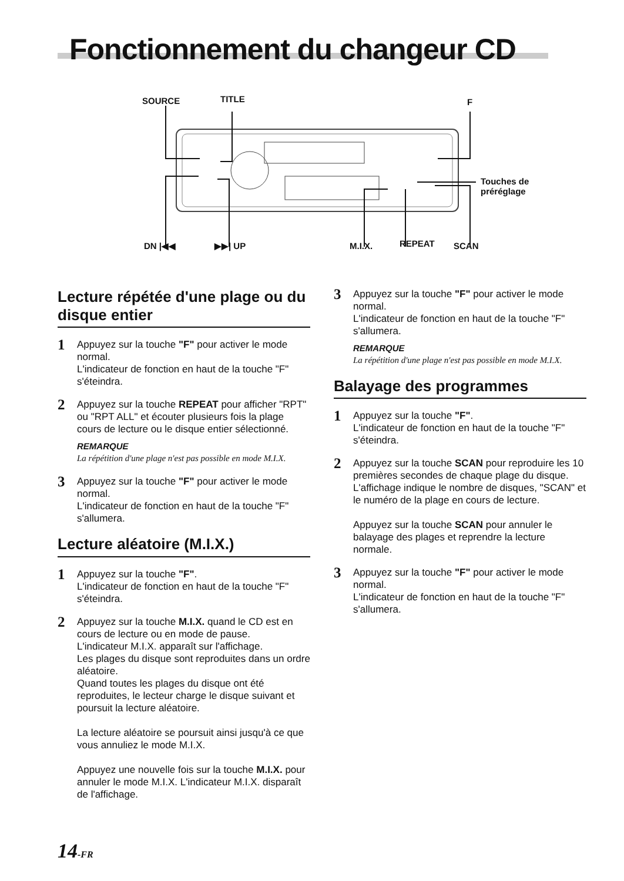Fonctionnement du changeur CD
SOURCE TITLE F
Touches de
préréglage
DN |◀◀ ▶▶| UP M.I.X. REPEAT SCAN
Lecture répétée d'une plage ou du disque entier
1
Appuyez sur la touche "F" pour activer le mode normal.
L'indicateur de fonction en haut de la touche "F" s'éteindra.
2
Appuyez sur la touche REPEAT pour afficher "RPT" ou "RPT ALL" et écouter plusieurs fois la plage cours de lecture ou le disque entier sélectionné.
REMARQUE
La répétition d'une plage n'est pas possible en mode M.I.X.
3
Appuyez sur la touche "F" pour activer le mode normal.
L'indicateur de fonction en haut de la touche "F" s'allumera.
Lecture aléatoire (M.I.X.)
1
Appuyez sur la touche "F".
L'indicateur de fonction en haut de la touche "F" s'éteindra.
2
Appuyez sur la touche M.I.X. quand le CD est en cours de lecture ou en mode de pause.
L'indicateur M.I.X. apparaît sur l'affichage.
Les plages du disque sont reproduites dans un ordre aléatoire.
Quand toutes les plages du disque ont été reproduites, le lecteur charge le disque suivant et poursuit la lecture aléatoire.
La lecture aléatoire se poursuit ainsi jusqu'à ce que vous annuliez le mode M.I.X.
Appuyez une nouvelle fois sur la touche M.I.X. pour annuler le mode M.I.X. L'indicateur M.I.X. disparaît de l'affichage.
3
Appuyez sur la touche "F" pour activer le mode normal.
L'indicateur de fonction en haut de la touche "F" s'allumera.
REMARQUE
La répétition d'une plage n'est pas possible en mode M.I.X.
Balayage des programmes
1
Appuyez sur la touche "F".
L'indicateur de fonction en haut de la touche "F" s'éteindra.
2
Appuyez sur la touche SCAN pour reproduire les 10 premières secondes de chaque plage du disque.
L'affichage indique le nombre de disques, "SCAN" et le numéro de la plage en cours de lecture.
Appuyez sur la touche SCAN pour annuler le balayage des plages et reprendre la lecture normale.
3
Appuyez sur la touche "F" pour activer le mode normal.
L'indicateur de fonction en haut de la touche "F" s'allumera.
14-FR